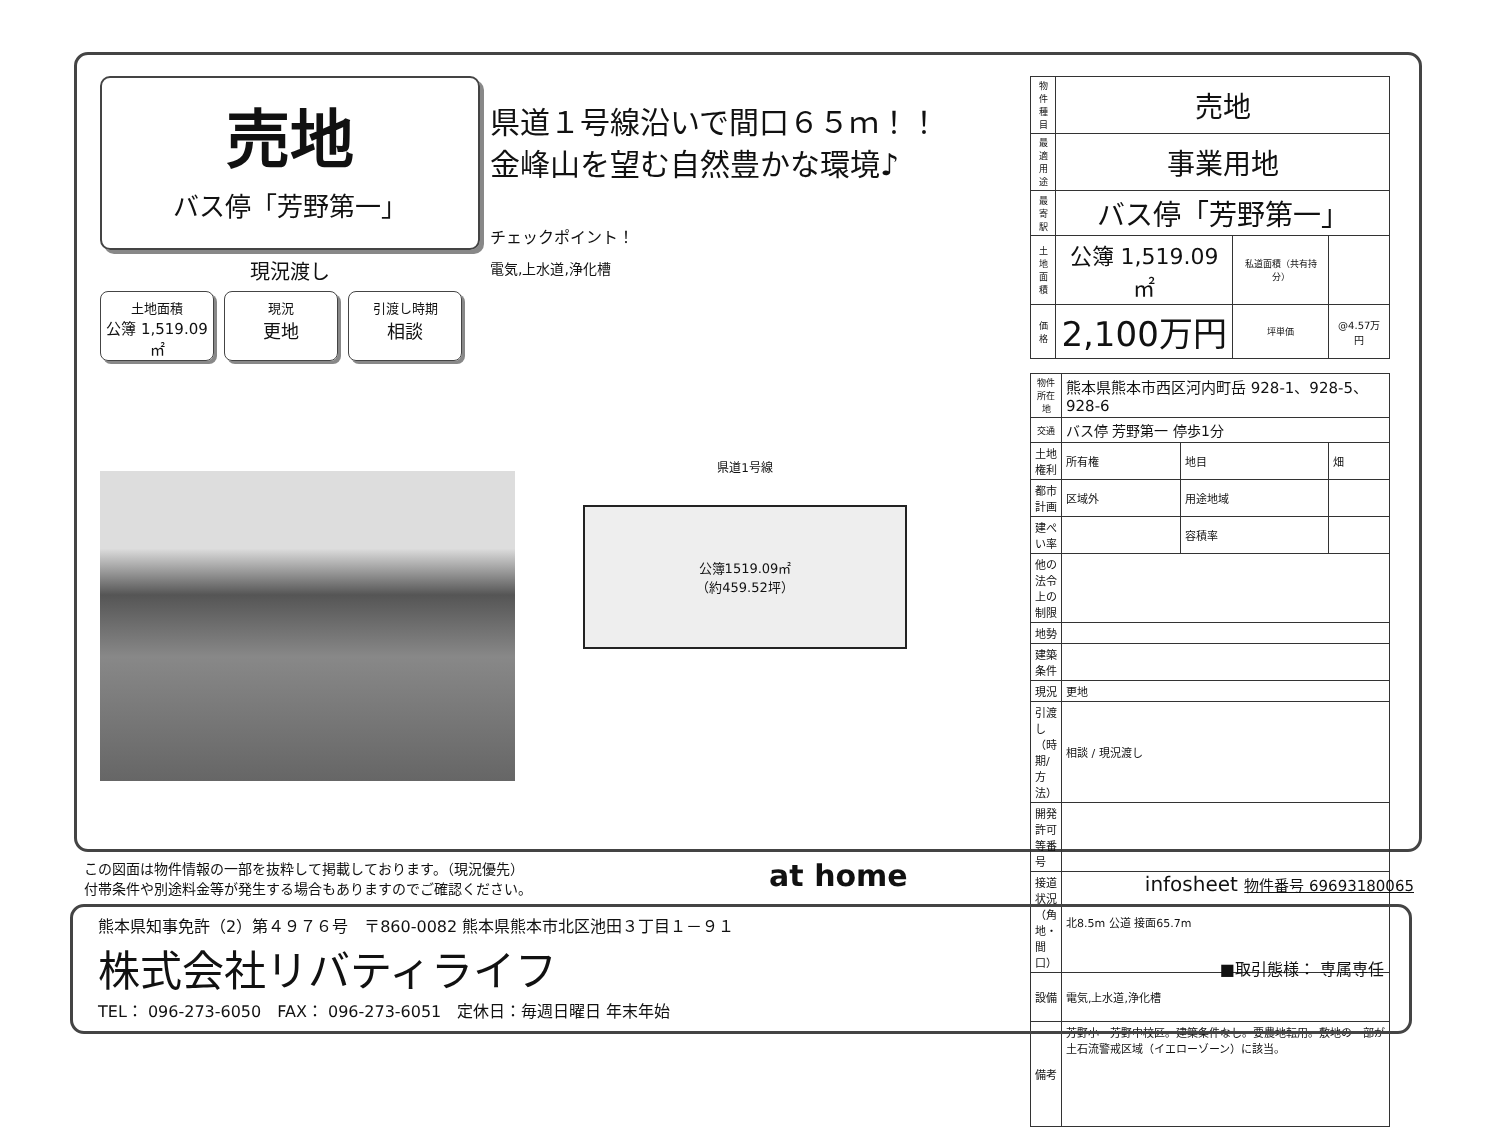売地
バス停「芳野第一」
現況渡し
土地面積
公簿 1,519.09㎡
現況
更地
引渡し時期
相談
県道１号線沿いで間口６５ｍ！！
金峰山を望む自然豊かな環境♪
チェックポイント！
電気,上水道,浄化槽
県道1号線
公簿1519.09㎡
（約459.52坪）
| 物件種目 | 売地 | | |
| 最適用途 | 事業用地 | | |
| 最寄駅 | バス停「芳野第一」 | | |
| 土地面積 | 公簿 1,519.09㎡ | 私道面積（共有持分） | |
| 価格 | 2,100万円 | 坪単価 | @4.57万円 |
| 物件所在地 | 熊本県熊本市西区河内町岳 928-1、928-5、928-6 | | |
| 交通 | バス停 芳野第一 停歩1分 | | |
| 土地権利 | 所有権 | 地目 | 畑 |
| 都市計画 | 区域外 | 用途地域 | |
| 建ぺい率 | | 容積率 | |
| 他の法令上の制限 | | | |
| 地勢 | | | |
| 建築条件 | | | |
| 現況 | 更地 | | |
| 引渡し（時期/方法） | 相談 / 現況渡し | | |
| 開発許可等番号 | | | |
| 接道状況（角地・間口） | 北8.5m 公道 接面65.7m | | |
| 設備 | 電気,上水道,浄化槽 | | |
| 備考 | 芳野小・芳野中校区。建築条件なし。要農地転用。敷地の一部が土石流警戒区域（イエローゾーン）に該当。 | | |
この図面は物件情報の一部を抜粋して掲載しております。（現況優先）
付帯条件や別途料金等が発生する場合もありますのでご確認ください。
at home
infosheet 物件番号 69693180065
熊本県知事免許（2）第４９７６号　〒860-0082 熊本県熊本市北区池田３丁目１－９１
株式会社リバティライフ ■取引態様： 専属専任
TEL： 096-273-6050　FAX： 096-273-6051　定休日：毎週日曜日 年末年始